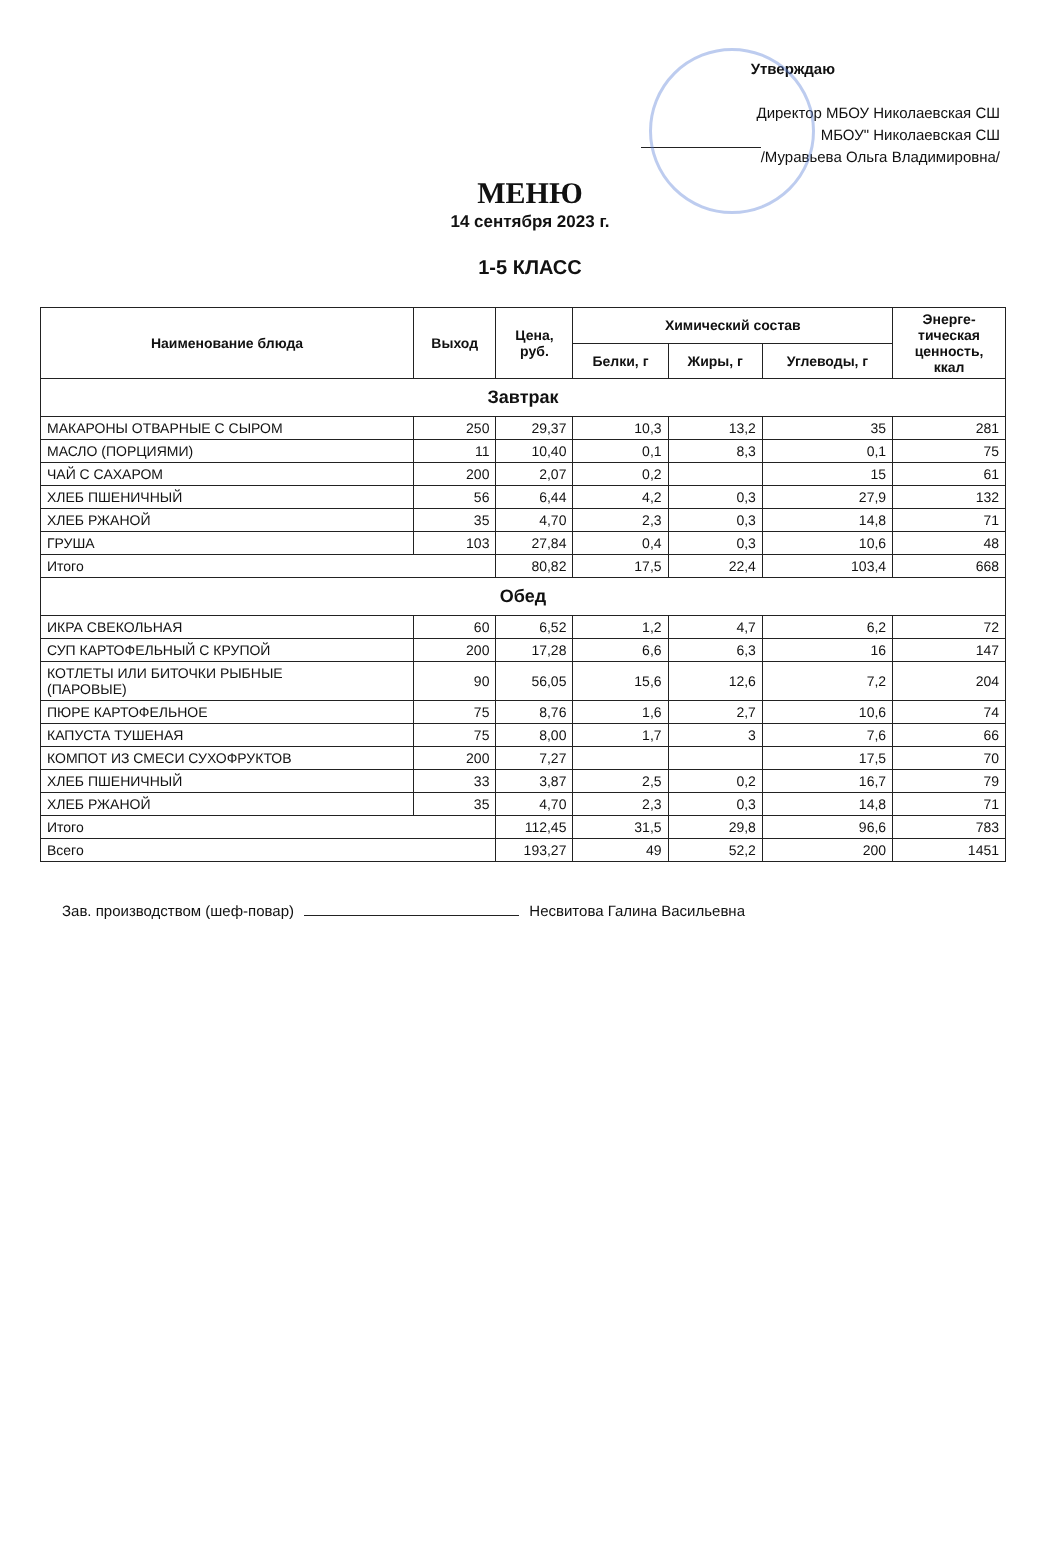Утверждаю
Директор МБОУ Николаевская СШ
МБОУ" Николаевская СШ
/Муравьева Ольга Владимировна/
МЕНЮ
14 сентября 2023 г.
1-5 КЛАСС
| Наименование блюда | Выход | Цена, руб. | Химический состав | | | Энерге- тическая ценность, ккал |
| --- | --- | --- | --- | --- | --- | --- |
| | | | Белки, г | Жиры, г | Углеводы, г | |
| Завтрак | | | | | | |
| МАКАРОНЫ ОТВАРНЫЕ С СЫРОМ | 250 | 29,37 | 10,3 | 13,2 | 35 | 281 |
| МАСЛО (ПОРЦИЯМИ) | 11 | 10,40 | 0,1 | 8,3 | 0,1 | 75 |
| ЧАЙ С САХАРОМ | 200 | 2,07 | 0,2 | | 15 | 61 |
| ХЛЕБ ПШЕНИЧНЫЙ | 56 | 6,44 | 4,2 | 0,3 | 27,9 | 132 |
| ХЛЕБ РЖАНОЙ | 35 | 4,70 | 2,3 | 0,3 | 14,8 | 71 |
| ГРУША | 103 | 27,84 | 0,4 | 0,3 | 10,6 | 48 |
| Итого | | 80,82 | 17,5 | 22,4 | 103,4 | 668 |
| Обед | | | | | | |
| ИКРА СВЕКОЛЬНАЯ | 60 | 6,52 | 1,2 | 4,7 | 6,2 | 72 |
| СУП КАРТОФЕЛЬНЫЙ С КРУПОЙ | 200 | 17,28 | 6,6 | 6,3 | 16 | 147 |
| КОТЛЕТЫ ИЛИ БИТОЧКИ РЫБНЫЕ (ПАРОВЫЕ) | 90 | 56,05 | 15,6 | 12,6 | 7,2 | 204 |
| ПЮРЕ КАРТОФЕЛЬНОЕ | 75 | 8,76 | 1,6 | 2,7 | 10,6 | 74 |
| КАПУСТА ТУШЕНАЯ | 75 | 8,00 | 1,7 | 3 | 7,6 | 66 |
| КОМПОТ ИЗ СМЕСИ СУХОФРУКТОВ | 200 | 7,27 | | | 17,5 | 70 |
| ХЛЕБ ПШЕНИЧНЫЙ | 33 | 3,87 | 2,5 | 0,2 | 16,7 | 79 |
| ХЛЕБ РЖАНОЙ | 35 | 4,70 | 2,3 | 0,3 | 14,8 | 71 |
| Итого | | 112,45 | 31,5 | 29,8 | 96,6 | 783 |
| Всего | | 193,27 | 49 | 52,2 | 200 | 1451 |
Зав. производством (шеф-повар) Несвитова Галина Васильевна